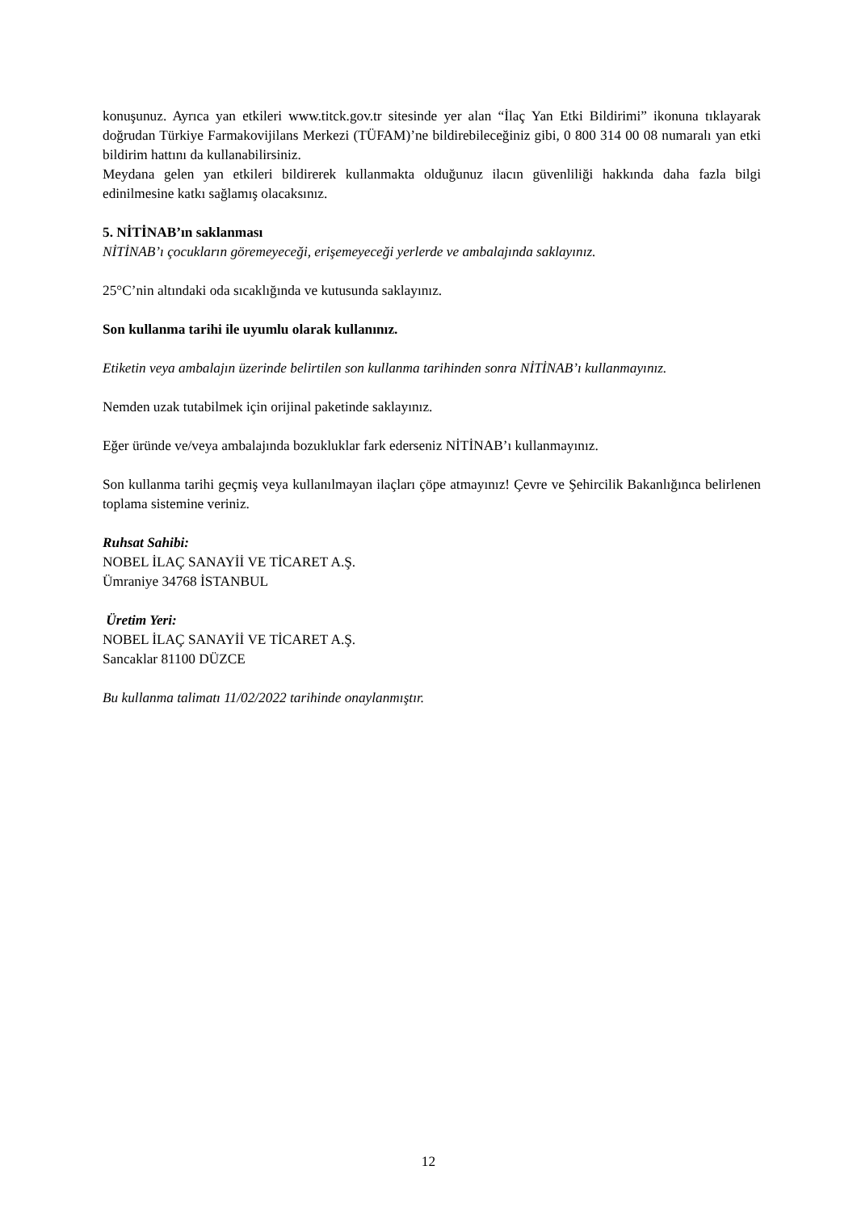konuşunuz. Ayrıca yan etkileri www.titck.gov.tr sitesinde yer alan “İlaç Yan Etki Bildirimi” ikonuna tıklayarak doğrudan Türkiye Farmakovijilans Merkezi (TÜFAM)’ne bildirebileceğiniz gibi, 0 800 314 00 08 numaralı yan etki bildirim hattını da kullanabilirsiniz.
Meydana gelen yan etkileri bildirerek kullanmakta olduğunuz ilacın güvenliliği hakkında daha fazla bilgi edinilmesine katkı sağlamış olacaksınız.
5. NİTİNAB’ın saklanması
NİTİNAB’ı çocukların göremeyeceği, erişemeyeceği yerlerde ve ambalajında saklayınız.
25°C’nin altındaki oda sıcaklığında ve kutusunda saklayınız.
Son kullanma tarihi ile uyumlu olarak kullanınız.
Etiketin veya ambalajın üzerinde belirtilen son kullanma tarihinden sonra NİTİNAB’ı kullanmayınız.
Nemden uzak tutabilmek için orijinal paketinde saklayınız.
Eğer üründe ve/veya ambalajında bozukluklar fark ederseniz NİTİNAB’ı kullanmayınız.
Son kullanma tarihi geçmiş veya kullanılmayan ilaçları çöpe atmayınız! Çevre ve Şehircilik Bakanlığınca belirlenen toplama sistemine veriniz.
Ruhsat Sahibi:
NOBEL İLAÇ SANAYİİ VE TİCARET A.Ş.
Ümraniye 34768 İSTANBUL
Üretim Yeri:
NOBEL İLAÇ SANAYİİ VE TİCARET A.Ş.
Sancaklar 81100 DÜZCE
Bu kullanma talimatı 11/02/2022 tarihinde onaylanmıştır.
12